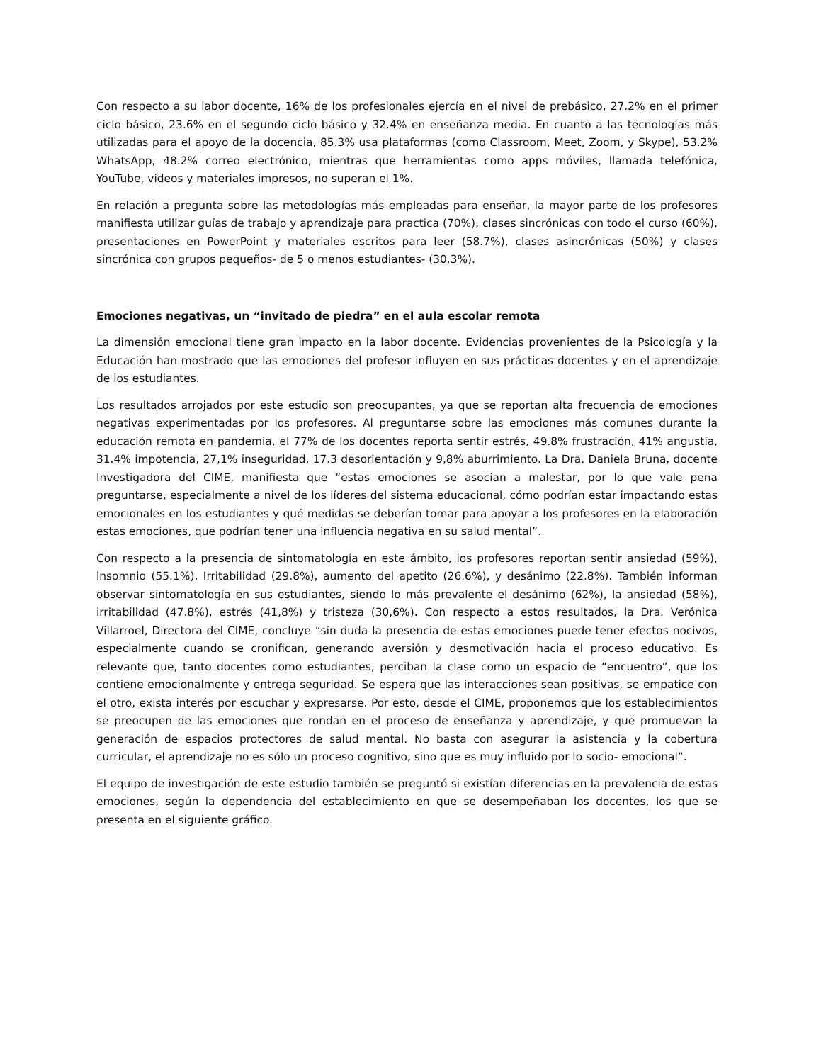Con respecto a su labor docente, 16% de los profesionales ejercía en el nivel de prebásico, 27.2% en el primer ciclo básico, 23.6% en el segundo ciclo básico y 32.4% en enseñanza media. En cuanto a las tecnologías más utilizadas para el apoyo de la docencia, 85.3% usa plataformas (como Classroom, Meet, Zoom, y Skype), 53.2% WhatsApp, 48.2% correo electrónico, mientras que herramientas como apps móviles, llamada telefónica, YouTube, videos y materiales impresos, no superan el 1%.
En relación a pregunta sobre las metodologías más empleadas para enseñar, la mayor parte de los profesores manifiesta utilizar guías de trabajo y aprendizaje para practica (70%), clases sincrónicas con todo el curso (60%), presentaciones en PowerPoint y materiales escritos para leer (58.7%), clases asincrónicas (50%) y clases sincrónica con grupos pequeños- de 5 o menos estudiantes- (30.3%).
Emociones negativas, un “invitado de piedra” en el aula escolar remota
La dimensión emocional tiene gran impacto en la labor docente. Evidencias provenientes de la Psicología y la Educación han mostrado que las emociones del profesor influyen en sus prácticas docentes y en el aprendizaje de los estudiantes.
Los resultados arrojados por este estudio son preocupantes, ya que se reportan alta frecuencia de emociones negativas experimentadas por los profesores. Al preguntarse sobre las emociones más comunes durante la educación remota en pandemia, el 77% de los docentes reporta sentir estrés, 49.8% frustración, 41% angustia, 31.4% impotencia, 27,1% inseguridad, 17.3 desorientación y 9,8% aburrimiento. La Dra. Daniela Bruna, docente Investigadora del CIME, manifiesta que “estas emociones se asocian a malestar, por lo que vale pena preguntarse, especialmente a nivel de los líderes del sistema educacional, cómo podrían estar impactando estas emocionales en los estudiantes y qué medidas se deberían tomar para apoyar a los profesores en la elaboración estas emociones, que podrían tener una influencia negativa en su salud mental”.
Con respecto a la presencia de sintomatología en este ámbito, los profesores reportan sentir ansiedad (59%), insomnio (55.1%), Irritabilidad (29.8%), aumento del apetito (26.6%), y desánimo (22.8%). También informan observar sintomatología en sus estudiantes, siendo lo más prevalente el desánimo (62%), la ansiedad (58%), irritabilidad (47.8%), estrés (41,8%) y tristeza (30,6%). Con respecto a estos resultados, la Dra. Verónica Villarroel, Directora del CIME, concluye “sin duda la presencia de estas emociones puede tener efectos nocivos, especialmente cuando se cronifican, generando aversión y desmotivación hacia el proceso educativo. Es relevante que, tanto docentes como estudiantes, perciban la clase como un espacio de “encuentro”, que los contiene emocionalmente y entrega seguridad. Se espera que las interacciones sean positivas, se empatice con el otro, exista interés por escuchar y expresarse. Por esto, desde el CIME, proponemos que los establecimientos se preocupen de las emociones que rondan en el proceso de enseñanza y aprendizaje, y que promuevan la generación de espacios protectores de salud mental. No basta con asegurar la asistencia y la cobertura curricular, el aprendizaje no es sólo un proceso cognitivo, sino que es muy influido por lo socio- emocional”.
El equipo de investigación de este estudio también se preguntó si existían diferencias en la prevalencia de estas emociones, según la dependencia del establecimiento en que se desempeñaban los docentes, los que se presenta en el siguiente gráfico.